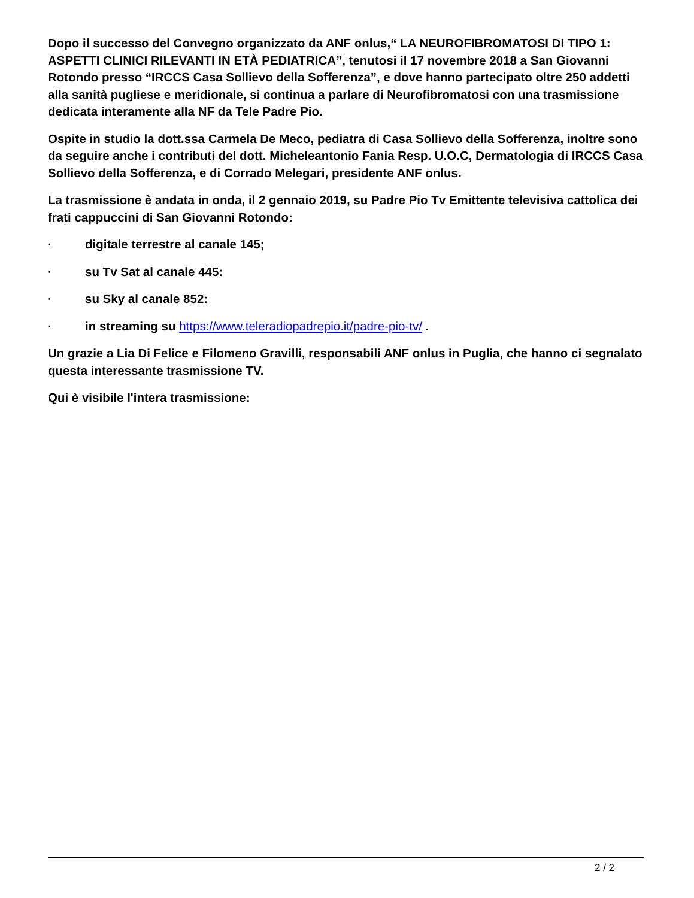Dopo il successo del Convegno organizzato da ANF onlus,“ LA NEUROFIBROMATOSI DI TIPO 1: ASPETTI CLINICI RILEVANTI IN ETÀ PEDIATRICA”, tenutosi il 17 novembre 2018 a San Giovanni Rotondo presso “IRCCS Casa Sollievo della Sofferenza”, e dove hanno partecipato oltre 250 addetti alla sanità pugliese e meridionale, si continua a parlare di Neurofibromatosi con una trasmissione dedicata interamente alla NF da Tele Padre Pio.
Ospite in studio la dott.ssa Carmela De Meco, pediatra di Casa Sollievo della Sofferenza, inoltre sono da seguire anche i contributi del dott. Micheleantonio Fania Resp. U.O.C, Dermatologia di IRCCS Casa Sollievo della Sofferenza, e di Corrado Melegari, presidente ANF onlus.
La trasmissione è andata in onda, il 2 gennaio 2019, su Padre Pio Tv Emittente televisiva cattolica dei frati cappuccini di San Giovanni Rotondo:
▪ digitale terrestre al canale 145;
▪ su Tv Sat al canale 445:
▪ su Sky al canale 852:
▪ in streaming su https://www.teleradiopadrepio.it/padre-pio-tv/ .
Un grazie a Lia Di Felice e Filomeno Gravilli, responsabili ANF onlus in Puglia, che hanno ci segnalato questa interessante trasmissione TV.
Qui è visibile l'intera trasmissione:
2 / 2